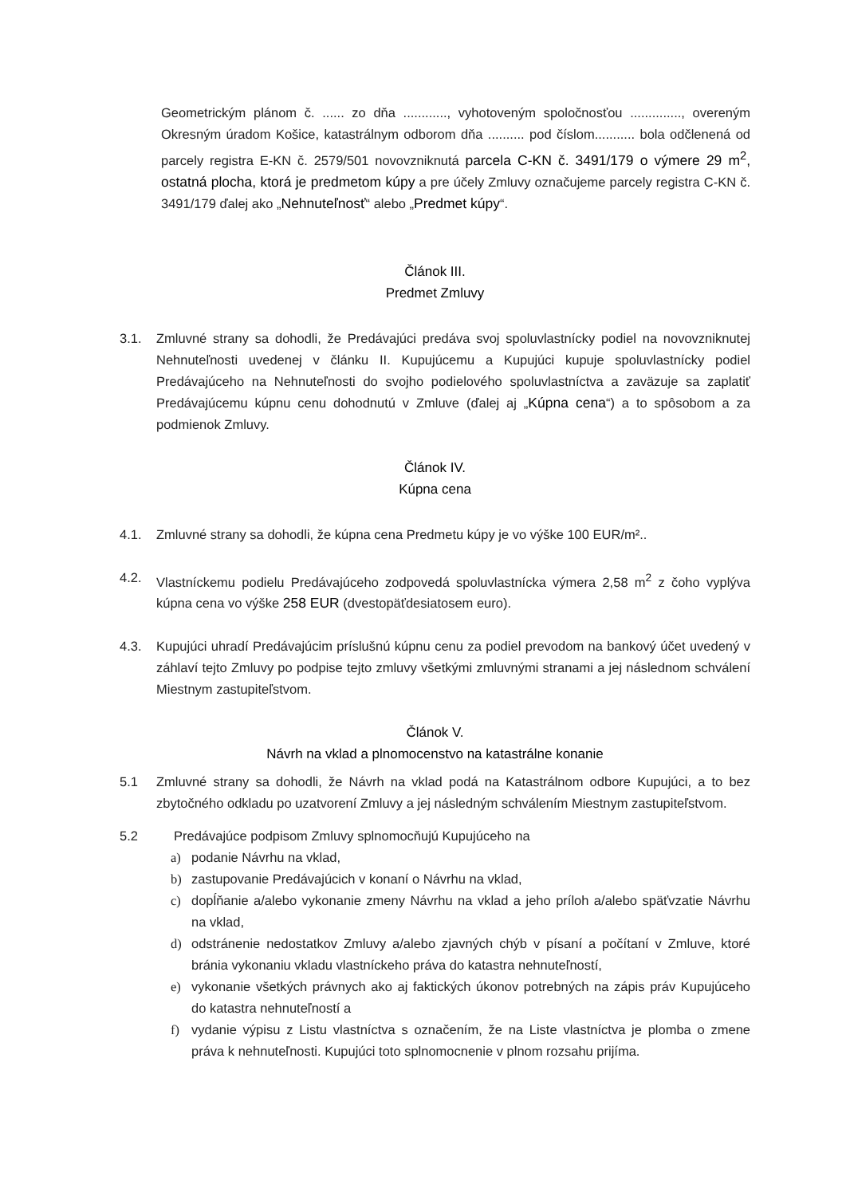Geometrickým plánom č. ...... zo dňa ............, vyhotoveným spoločnosťou .............., overeným Okresným úradom Košice, katastrálnym odborom dňa .......... pod číslom........... bola odčlenená od parcely registra E-KN č. 2579/501 novovzniknutá parcela C-KN č. 3491/179 o výmere 29 m<sup>2</sup>, ostatná plocha, ktorá je predmetom kúpy a pre účely Zmluvy označujeme parcely registra C-KN č. 3491/179 ďalej ako „Nehnuteľnosť“ alebo „Predmet kúpy“.
Článok III.
Predmet Zmluvy
3.1. Zmluvné strany sa dohodli, že Predávajúci predáva svoj spoluvlastnícky podiel na novovzniknutej Nehnuteľnosti uvedenej v článku II. Kupujúcemu a Kupujúci kupuje spoluvlastnícky podiel Predávajúceho na Nehnuteľnosti do svojho podielového spoluvlastníctva a zaväzuje sa zaplatiť Predávajúcemu kúpnu cenu dohodnutú v Zmluve (ďalej aj „Kúpna cena“) a to spôsobom a za podmienok Zmluvy.
Článok IV.
Kúpna cena
4.1. Zmluvné strany sa dohodli, že kúpna cena Predmetu kúpy je vo výške 100 EUR/m²..
4.2. Vlastníckemu podielu Predávajúceho zodpovedá spoluvlastnícka výmera 2,58 m<sup>2</sup> z čoho vyplýva kúpna cena vo výške 258 EUR (dvestopäťdesiatosem euro).
4.3. Kupujúci uhradí Predávajúcim príslušnú kúpnu cenu za podiel prevodom na bankový účet uvedený v záhlaví tejto Zmluvy po podpise tejto zmluvy všetkými zmluvnými stranami a jej následnom schválení Miestnym zastupiteľstvom.
Článok V.
Návrh na vklad a plnomocenstvo na katastrálne konanie
5.1 Zmluvné strany sa dohodli, že Návrh na vklad podá na Katastrálnom odbore Kupujúci, a to bez zbytočného odkladu po uzatvorení Zmluvy a jej následným schválením Miestnym zastupiteľstvom.
5.2 Predávajúce podpisom Zmluvy splnomocňujú Kupujúceho na
a) podanie Návrhu na vklad,
b) zastupovanie Predávajúcich v konaní o Návrhu na vklad,
c) dopĺňanie a/alebo vykonanie zmeny Návrhu na vklad a jeho príloh a/alebo späťvzatie Návrhu na vklad,
d) odstránenie nedostatkov Zmluvy a/alebo zjavných chýb v písaní a počítaní v Zmluve, ktoré bránia vykonaniu vkladu vlastníckeho práva do katastra nehnuteľností,
e) vykonanie všetkých právnych ako aj faktických úkonov potrebných na zápis práv Kupujúceho do katastra nehnuteľností a
f) vydanie výpisu z Listu vlastníctva s označením, že na Liste vlastníctva je plomba o zmene práva k nehnuteľnosti. Kupujúci toto splnomocnenie v plnom rozsahu prijíma.